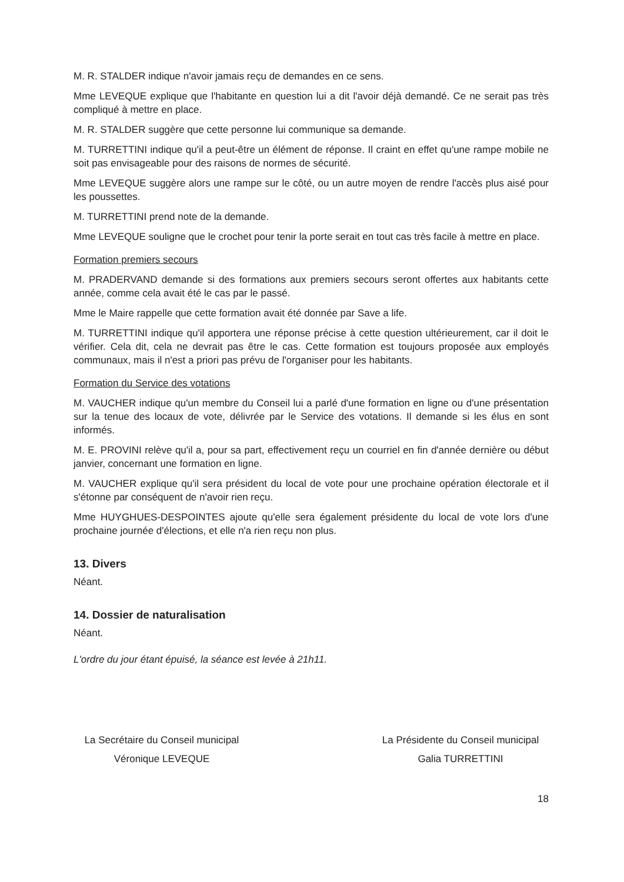M. R. STALDER indique n'avoir jamais reçu de demandes en ce sens.
Mme LEVEQUE explique que l'habitante en question lui a dit l'avoir déjà demandé. Ce ne serait pas très compliqué à mettre en place.
M. R. STALDER suggère que cette personne lui communique sa demande.
M. TURRETTINI indique qu'il a peut-être un élément de réponse. Il craint en effet qu'une rampe mobile ne soit pas envisageable pour des raisons de normes de sécurité.
Mme LEVEQUE suggère alors une rampe sur le côté, ou un autre moyen de rendre l'accès plus aisé pour les poussettes.
M. TURRETTINI prend note de la demande.
Mme LEVEQUE souligne que le crochet pour tenir la porte serait en tout cas très facile à mettre en place.
Formation premiers secours
M. PRADERVAND demande si des formations aux premiers secours seront offertes aux habitants cette année, comme cela avait été le cas par le passé.
Mme le Maire rappelle que cette formation avait été donnée par Save a life.
M. TURRETTINI indique qu'il apportera une réponse précise à cette question ultérieurement, car il doit le vérifier. Cela dit, cela ne devrait pas être le cas. Cette formation est toujours proposée aux employés communaux, mais il n'est a priori pas prévu de l'organiser pour les habitants.
Formation du Service des votations
M. VAUCHER indique qu'un membre du Conseil lui a parlé d'une formation en ligne ou d'une présentation sur la tenue des locaux de vote, délivrée par le Service des votations. Il demande si les élus en sont informés.
M. E. PROVINI relève qu'il a, pour sa part, effectivement reçu un courriel en fin d'année dernière ou début janvier, concernant une formation en ligne.
M. VAUCHER explique qu'il sera président du local de vote pour une prochaine opération électorale et il s'étonne par conséquent de n'avoir rien reçu.
Mme HUYGHUES-DESPOINTES ajoute qu'elle sera également présidente du local de vote lors d'une prochaine journée d'élections, et elle n'a rien reçu non plus.
13. Divers
Néant.
14. Dossier de naturalisation
Néant.
L'ordre du jour étant épuisé, la séance est levée à 21h11.
La Secrétaire du Conseil municipal
Véronique LEVEQUE
La Présidente du Conseil municipal
Galia TURRETTINI
18